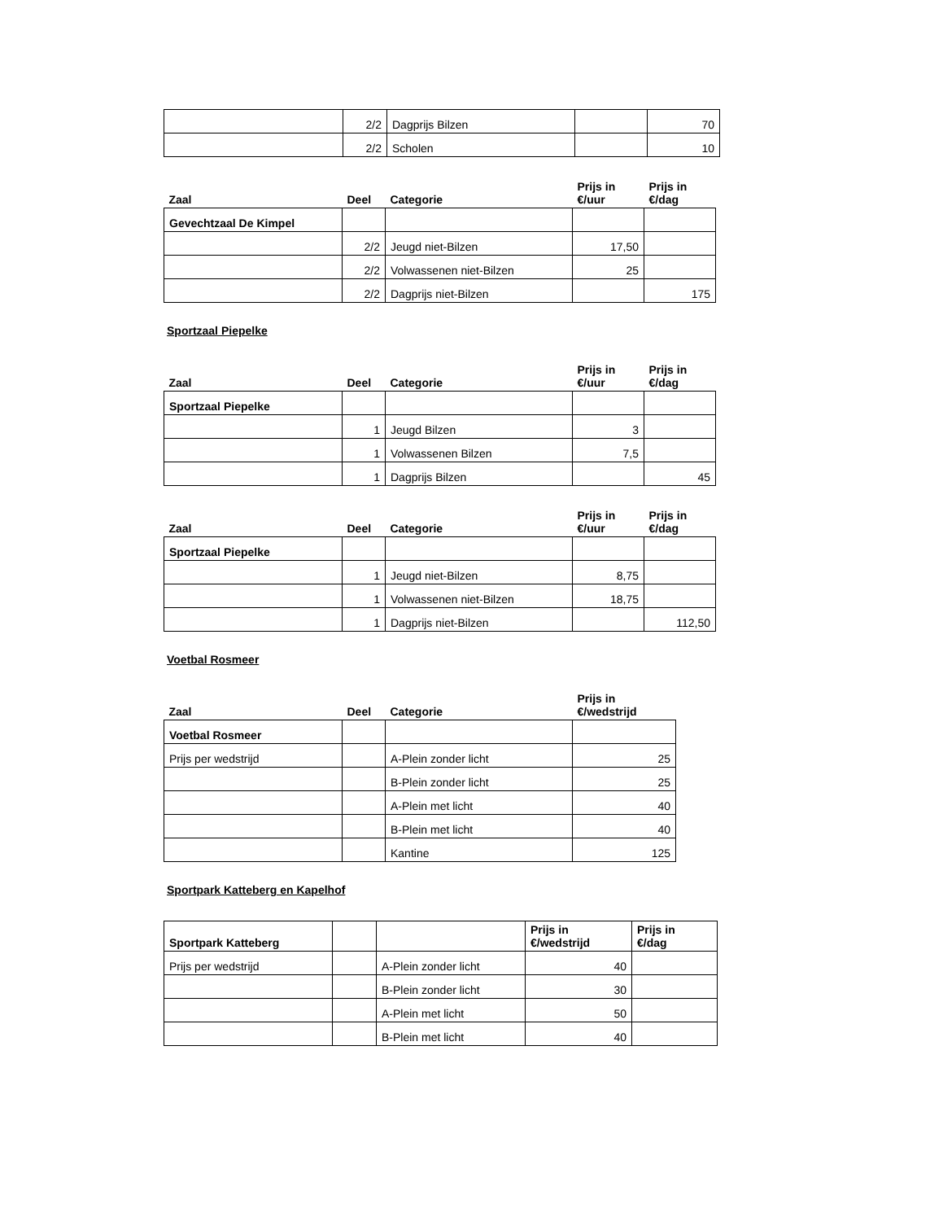| | 2/2 | Dagprijs Bilzen | | 70 |
| | 2/2 | Scholen | | 10 |
| Zaal | Deel | Categorie | Prijs in €/uur | Prijs in €/dag |
| --- | --- | --- | --- | --- |
| Gevechtzaal De Kimpel | | | | |
| | 2/2 | Jeugd niet-Bilzen | 17,50 | |
| | 2/2 | Volwassenen niet-Bilzen | 25 | |
| | 2/2 | Dagprijs niet-Bilzen | | 175 |
Sportzaal Piepelke
| Zaal | Deel | Categorie | Prijs in €/uur | Prijs in €/dag |
| --- | --- | --- | --- | --- |
| Sportzaal Piepelke | | | | |
| | 1 | Jeugd Bilzen | 3 | |
| | 1 | Volwassenen Bilzen | 7,5 | |
| | 1 | Dagprijs Bilzen | | 45 |
| Zaal | Deel | Categorie | Prijs in €/uur | Prijs in €/dag |
| --- | --- | --- | --- | --- |
| Sportzaal Piepelke | | | | |
| | 1 | Jeugd niet-Bilzen | 8,75 | |
| | 1 | Volwassenen niet-Bilzen | 18,75 | |
| | 1 | Dagprijs niet-Bilzen | | 112,50 |
Voetbal Rosmeer
| Zaal | Deel | Categorie | Prijs in €/wedstrijd |
| --- | --- | --- | --- |
| Voetbal Rosmeer | | | |
| Prijs per wedstrijd | | A-Plein zonder licht | 25 |
| | | B-Plein zonder licht | 25 |
| | | A-Plein met licht | 40 |
| | | B-Plein met licht | 40 |
| | | Kantine | 125 |
Sportpark Katteberg en Kapelhof
| Sportpark Katteberg | | | Prijs in €/wedstrijd | Prijs in €/dag |
| Prijs per wedstrijd | | A-Plein zonder licht | 40 | |
| | | B-Plein zonder licht | 30 | |
| | | A-Plein met licht | 50 | |
| | | B-Plein met licht | 40 | |